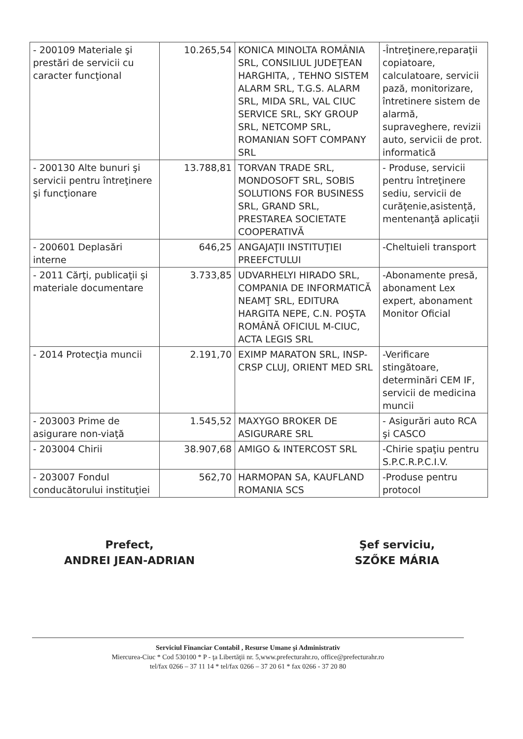| - 200109 Materiale şi prestări de servicii cu caracter funcţional | 10.265,54 | KONICA MINOLTA ROMÂNIA SRL, CONSILIUL JUDEŢEAN HARGHITA, , TEHNO SISTEM ALARM SRL, T.G.S. ALARM SRL, MIDA SRL, VAL CIUC SERVICE SRL, SKY GROUP SRL, NETCOMP SRL, ROMANIAN SOFT COMPANY SRL | -Întreţinere,reparaţii copiatoare, calculatoare, servicii pază, monitorizare, întretinere sistem de alarmă, supraveghere, revizii auto, servicii de prot. informatică |
| - 200130 Alte bunuri şi servicii pentru întreţinere şi funcţionare | 13.788,81 | TORVAN TRADE SRL, MONDOSOFT SRL, SOBIS SOLUTIONS FOR BUSINESS SRL, GRAND SRL, PRESTAREA SOCIETATE COOPERATIVĂ | - Produse, servicii pentru întreţinere sediu, servicii de curăţenie,asistenţă, mentenanţă aplicaţii |
| - 200601 Deplasări interne | 646,25 | ANGAJAŢII INSTITUŢIEI PREEFCTULUI | -Cheltuieli transport |
| - 2011 Cărţi, publicaţii şi materiale documentare | 3.733,85 | UDVARHELYI HIRADO SRL, COMPANIA DE INFORMATICĂ NEAMŢ SRL, EDITURA HARGITA NEPE, C.N. POŞTA ROMÂNĂ OFICIUL M-CIUC, ACTA LEGIS SRL | -Abonamente presă, abonament Lex expert, abonament Monitor Oficial |
| - 2014 Protecţia muncii | 2.191,70 | EXIMP MARATON SRL, INSP-CRSP CLUJ, ORIENT MED SRL | -Verificare stingătoare, determinări CEM IF, servicii de medicina muncii |
| - 203003 Prime de asigurare non-viaţă | 1.545,52 | MAXYGO BROKER DE ASIGURARE SRL | - Asigurări auto RCA şi CASCO |
| - 203004 Chirii | 38.907,68 | AMIGO & INTERCOST SRL | -Chirie spaţiu pentru S.P.C.R.P.C.I.V. |
| - 203007 Fondul conducătorului instituţiei | 562,70 | HARMOPAN SA, KAUFLAND ROMANIA SCS | -Produse pentru protocol |
Prefect,
ANDREI JEAN-ADRIAN
Şef serviciu,
SZŐKE MÁRIA
Serviciul Financiar Contabil , Resurse Umane şi Administrativ
Miercurea-Ciuc * Cod 530100 * P - ţa Libertăţii nr. 5,www.prefecturahr.ro, office@prefecturahr.ro
tel/fax 0266 – 37 11 14 * tel/fax 0266 – 37 20 61 * fax 0266 - 37 20 80